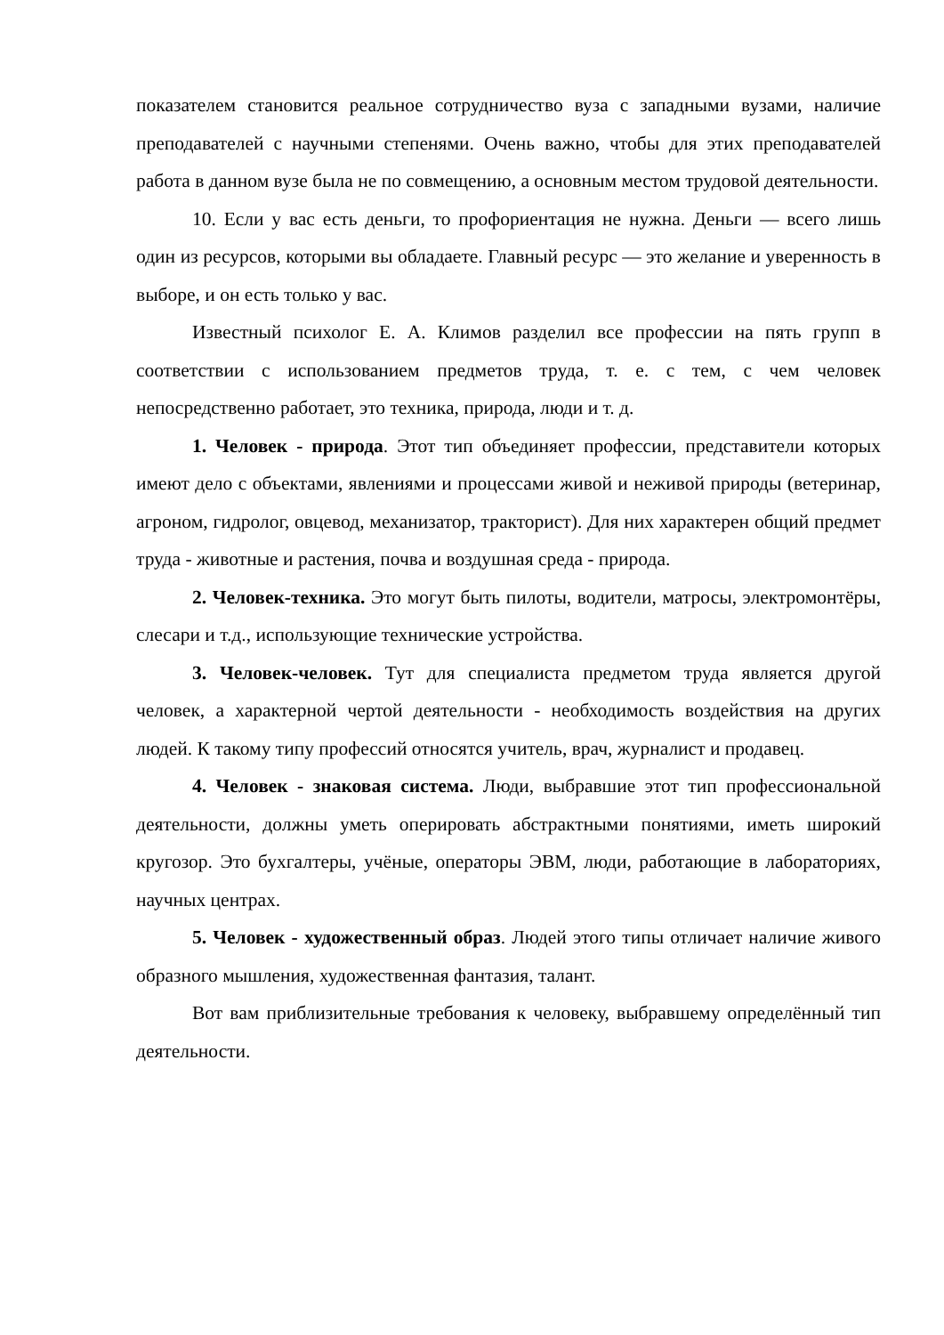показателем становится реальное сотрудничество вуза с западными вузами, наличие преподавателей с научными степенями. Очень важно, чтобы для этих преподавателей работа в данном вузе была не по совмещению, а основным местом трудовой деятельности.
10. Если у вас есть деньги, то профориентация не нужна. Деньги — всего лишь один из ресурсов, которыми вы обладаете. Главный ресурс — это желание и уверенность в выборе, и он есть только у вас.
Известный психолог Е. А. Климов разделил все профессии на пять групп в соответствии с использованием предметов труда, т. е. с тем, с чем человек непосредственно работает, это техника, природа, люди и т. д.
1. Человек - природа. Этот тип объединяет профессии, представители которых имеют дело с объектами, явлениями и процессами живой и неживой природы (ветеринар, агроном, гидролог, овцевод, механизатор, тракторист). Для них характерен общий предмет труда - животные и растения, почва и воздушная среда - природа.
2. Человек-техника. Это могут быть пилоты, водители, матросы, электромонтёры, слесари и т.д., использующие технические устройства.
3. Человек-человек. Тут для специалиста предметом труда является другой человек, а характерной чертой деятельности - необходимость воздействия на других людей. К такому типу профессий относятся учитель, врач, журналист и продавец.
4. Человек - знаковая система. Люди, выбравшие этот тип профессиональной деятельности, должны уметь оперировать абстрактными понятиями, иметь широкий кругозор. Это бухгалтеры, учёные, операторы ЭВМ, люди, работающие в лабораториях, научных центрах.
5. Человек - художественный образ. Людей этого типы отличает наличие живого образного мышления, художественная фантазия, талант.
Вот вам приблизительные требования к человеку, выбравшему определённый тип деятельности.